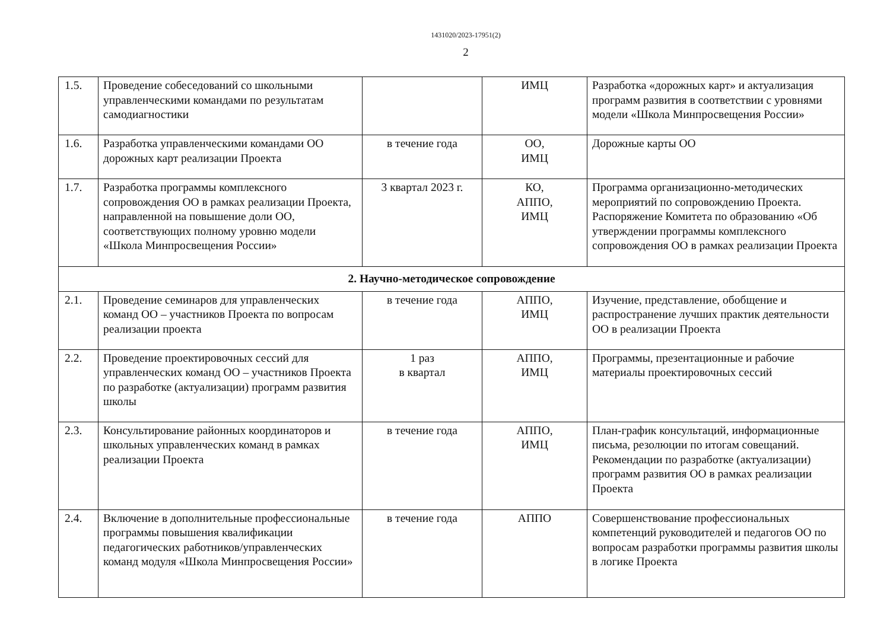1431020/2023-17951(2)
2
| 1.5. | Проведение собеседований со школьными управленческими командами по результатам самодиагностики | | ИМЦ | Разработка «дорожных карт» и актуализация программ развития в соответствии с уровнями модели «Школа Минпросвещения России» |
| 1.6. | Разработка управленческими командами ОО дорожных карт реализации Проекта | в течение года | ОО, ИМЦ | Дорожные карты ОО |
| 1.7. | Разработка программы комплексного сопровождения ОО в рамках реализации Проекта, направленной на повышение доли ОО, соответствующих полному уровню модели «Школа Минпросвещения России» | 3 квартал 2023 г. | КО, АППО, ИМЦ | Программа организационно-методических мероприятий по сопровождению Проекта. Распоряжение Комитета по образованию «Об утверждении программы комплексного сопровождения ОО в рамках реализации Проекта |
| 2. Научно-методическое сопровождение | | | | |
| 2.1. | Проведение семинаров для управленческих команд ОО – участников Проекта по вопросам реализации проекта | в течение года | АППО, ИМЦ | Изучение, представление, обобщение и распространение лучших практик деятельности ОО в реализации Проекта |
| 2.2. | Проведение проектировочных сессий для управленческих команд ОО – участников Проекта по разработке (актуализации) программ развития школы | 1 раз в квартал | АППО, ИМЦ | Программы, презентационные и рабочие материалы проектировочных сессий |
| 2.3. | Консультирование районных координаторов и школьных управленческих команд в рамках реализации Проекта | в течение года | АППО, ИМЦ | План-график консультаций, информационные письма, резолюции по итогам совещаний. Рекомендации по разработке (актуализации) программ развития ОО в рамках реализации Проекта |
| 2.4. | Включение в дополнительные профессиональные программы повышения квалификации педагогических работников/управленческих команд модуля «Школа Минпросвещения России» | в течение года | АППО | Совершенствование профессиональных компетенций руководителей и педагогов ОО по вопросам разработки программы развития школы в логике Проекта |